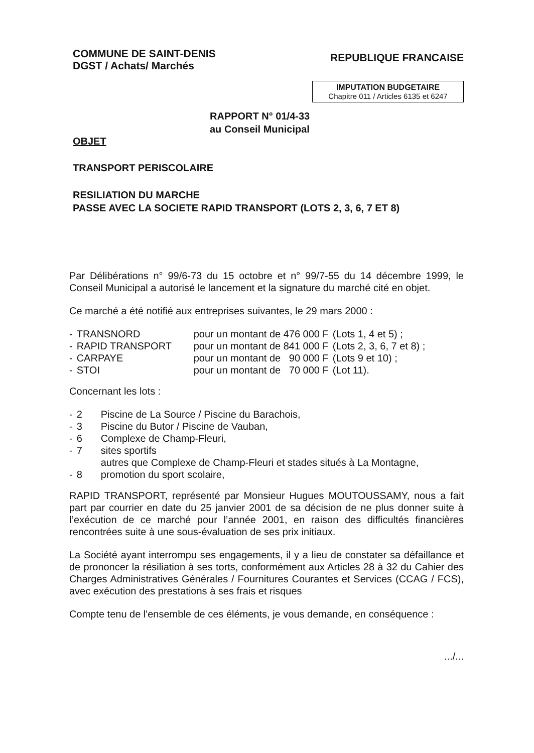COMMUNE DE SAINT-DENIS
DGST / Achats/ Marchés
REPUBLIQUE FRANCAISE
IMPUTATION BUDGETAIRE
Chapitre 011 / Articles 6135 et 6247
RAPPORT N° 01/4-33
au Conseil Municipal
OBJET
TRANSPORT PERISCOLAIRE
RESILIATION DU MARCHE
PASSE AVEC LA SOCIETE RAPID TRANSPORT (LOTS 2, 3, 6, 7 ET 8)
Par Délibérations n° 99/6-73 du 15 octobre et n° 99/7-55 du 14 décembre 1999, le Conseil Municipal a autorisé le lancement et la signature du marché cité en objet.
Ce marché a été notifié aux entreprises suivantes, le 29 mars 2000 :
| - | TRANSNORD | pour un montant de 476 000 F | (Lots 1, 4 et 5) ; |
| - | RAPID TRANSPORT | pour un montant de 841 000 F | (Lots 2, 3, 6, 7 et 8) ; |
| - | CARPAYE | pour un montant de 90 000 F | (Lots 9 et 10) ; |
| - | STOI | pour un montant de 70 000 F | (Lot 11). |
Concernant les lots :
| - | 2 | Piscine de La Source / Piscine du Barachois, |
| - | 3 | Piscine du Butor / Piscine de Vauban, |
| - | 6 | Complexe de Champ-Fleuri, |
| - | 7 | sites sportifs autres que Complexe de Champ-Fleuri et stades situés à La Montagne, |
| - | 8 | promotion du sport scolaire, |
RAPID TRANSPORT, représenté par Monsieur Hugues MOUTOUSSAMY, nous a fait part par courrier en date du 25 janvier 2001 de sa décision de ne plus donner suite à l’exécution de ce marché pour l’année 2001, en raison des difficultés financières rencontrées suite à une sous-évaluation de ses prix initiaux.
La Société ayant interrompu ses engagements, il y a lieu de constater sa défaillance et de prononcer la résiliation à ses torts, conformément aux Articles 28 à 32 du Cahier des Charges Administratives Générales / Fournitures Courantes et Services (CCAG / FCS), avec exécution des prestations à ses frais et risques
Compte tenu de l'ensemble de ces éléments, je vous demande, en conséquence :
.../...